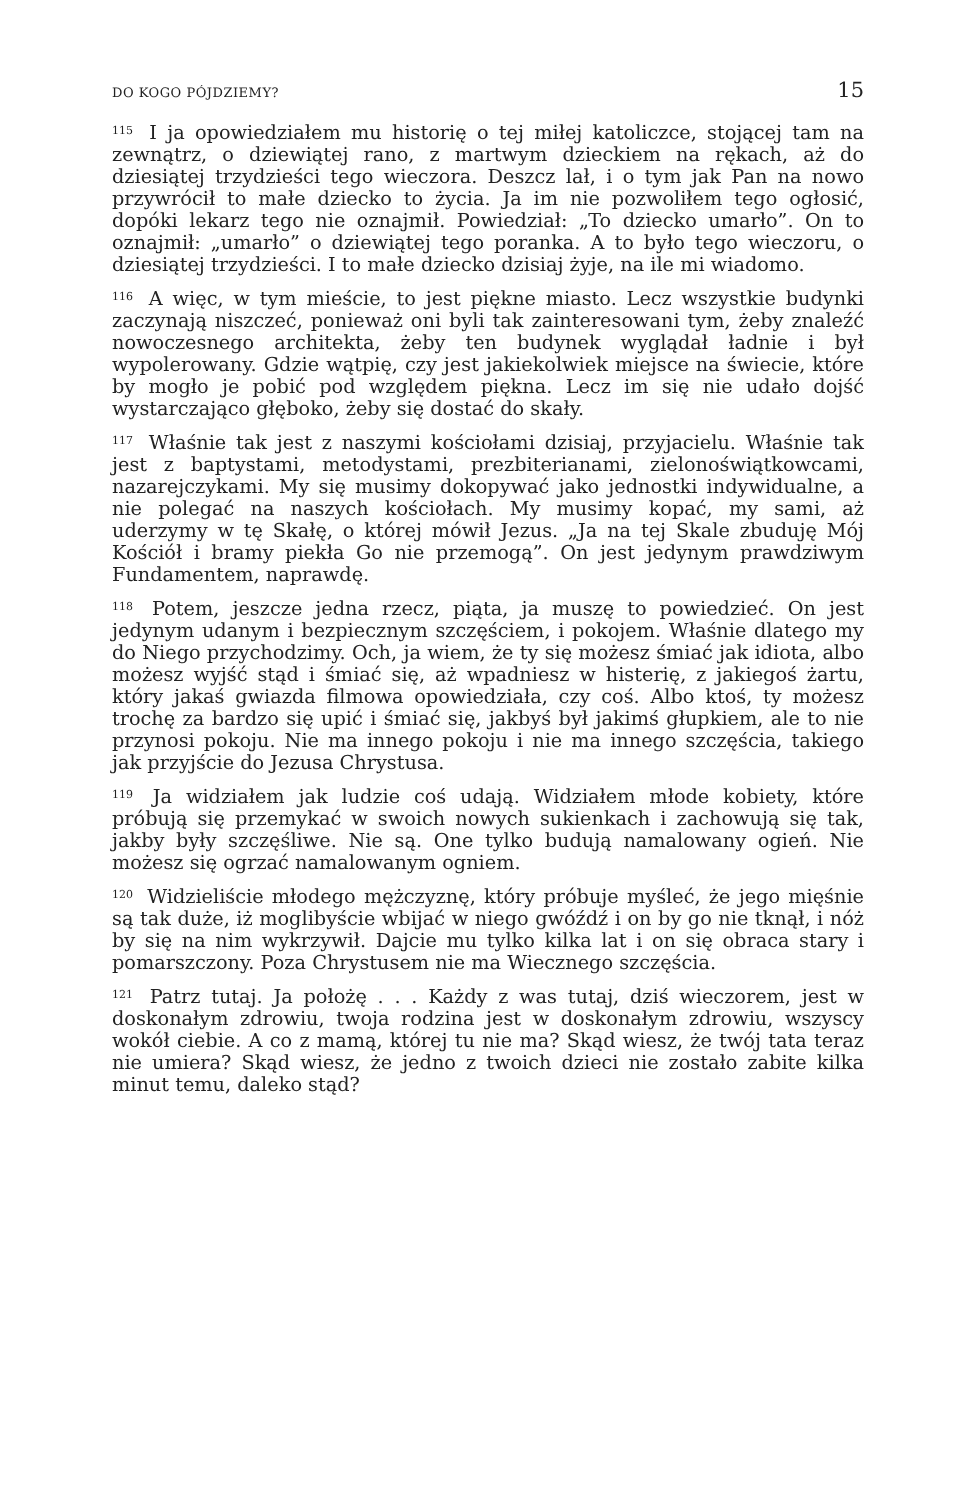DO KOGO PÓJDZIEMY? 15
<sup>115</sup> I ja opowiedziałem mu historię o tej miłej katoliczce, stojącej tam na zewnątrz, o dziewiątej rano, z martwym dzieckiem na rękach, aż do dziesiątej trzydzieści tego wieczora. Deszcz lał, i o tym jak Pan na nowo przywrócił to małe dziecko to życia. Ja im nie pozwoliłem tego ogłosić, dopóki lekarz tego nie oznajmił. Powiedział: „To dziecko umarło”. On to oznajmił: „umarło” o dziewiątej tego poranka. A to było tego wieczoru, o dziesiątej trzydzieści. I to małe dziecko dzisiaj żyje, na ile mi wiadomo.
<sup>116</sup> A więc, w tym mieście, to jest piękne miasto. Lecz wszystkie budynki zaczynają niszczeć, ponieważ oni byli tak zainteresowani tym, żeby znaleźć nowoczesnego architekta, żeby ten budynek wyglądał ładnie i był wypolerowany. Gdzie wątpię, czy jest jakiekolwiek miejsce na świecie, które by mogło je pobić pod względem piękna. Lecz im się nie udało dojść wystarczająco głęboko, żeby się dostać do skały.
<sup>117</sup> Właśnie tak jest z naszymi kościołami dzisiaj, przyjacielu. Właśnie tak jest z baptystami, metodystami, prezbiterianami, zielonoświątkowcami, nazarejczykami. My się musimy dokopywać jako jednostki indywidualne, a nie polegać na naszych kościołach. My musimy kopać, my sami, aż uderzymy w tę Skałę, o której mówił Jezus. „Ja na tej Skale zbuduję Mój Kościół i bramy piekła Go nie przemogą”. On jest jedynym prawdziwym Fundamentem, naprawdę.
<sup>118</sup> Potem, jeszcze jedna rzecz, piąta, ja muszę to powiedzieć. On jest jedynym udanym i bezpiecznym szczęściem, i pokojem. Właśnie dlatego my do Niego przychodzimy. Och, ja wiem, że ty się możesz śmiać jak idiota, albo możesz wyjść stąd i śmiać się, aż wpadniesz w histerię, z jakiegoś żartu, który jakaś gwiazda filmowa opowiedziała, czy coś. Albo ktoś, ty możesz trochę za bardzo się upić i śmiać się, jakbyś był jakimś głupkiem, ale to nie przynosi pokoju. Nie ma innego pokoju i nie ma innego szczęścia, takiego jak przyjście do Jezusa Chrystusa.
<sup>119</sup> Ja widziałem jak ludzie coś udają. Widziałem młode kobiety, które próbują się przemykać w swoich nowych sukienkach i zachowują się tak, jakby były szczęśliwe. Nie są. One tylko budują namalowany ogień. Nie możesz się ogrzać namalowanym ogniem.
<sup>120</sup> Widzieliście młodego mężczyznę, który próbuje myśleć, że jego mięśnie są tak duże, iż moglibyście wbijać w niego gwóźdź i on by go nie tknął, i nóż by się na nim wykrzywił. Dajcie mu tylko kilka lat i on się obraca stary i pomarszczony. Poza Chrystusem nie ma Wiecznego szczęścia.
<sup>121</sup> Patrz tutaj. Ja położę . . . Każdy z was tutaj, dziś wieczorem, jest w doskonałym zdrowiu, twoja rodzina jest w doskonałym zdrowiu, wszyscy wokół ciebie. A co z mamą, której tu nie ma? Skąd wiesz, że twój tata teraz nie umiera? Skąd wiesz, że jedno z twoich dzieci nie zostało zabite kilka minut temu, daleko stąd?